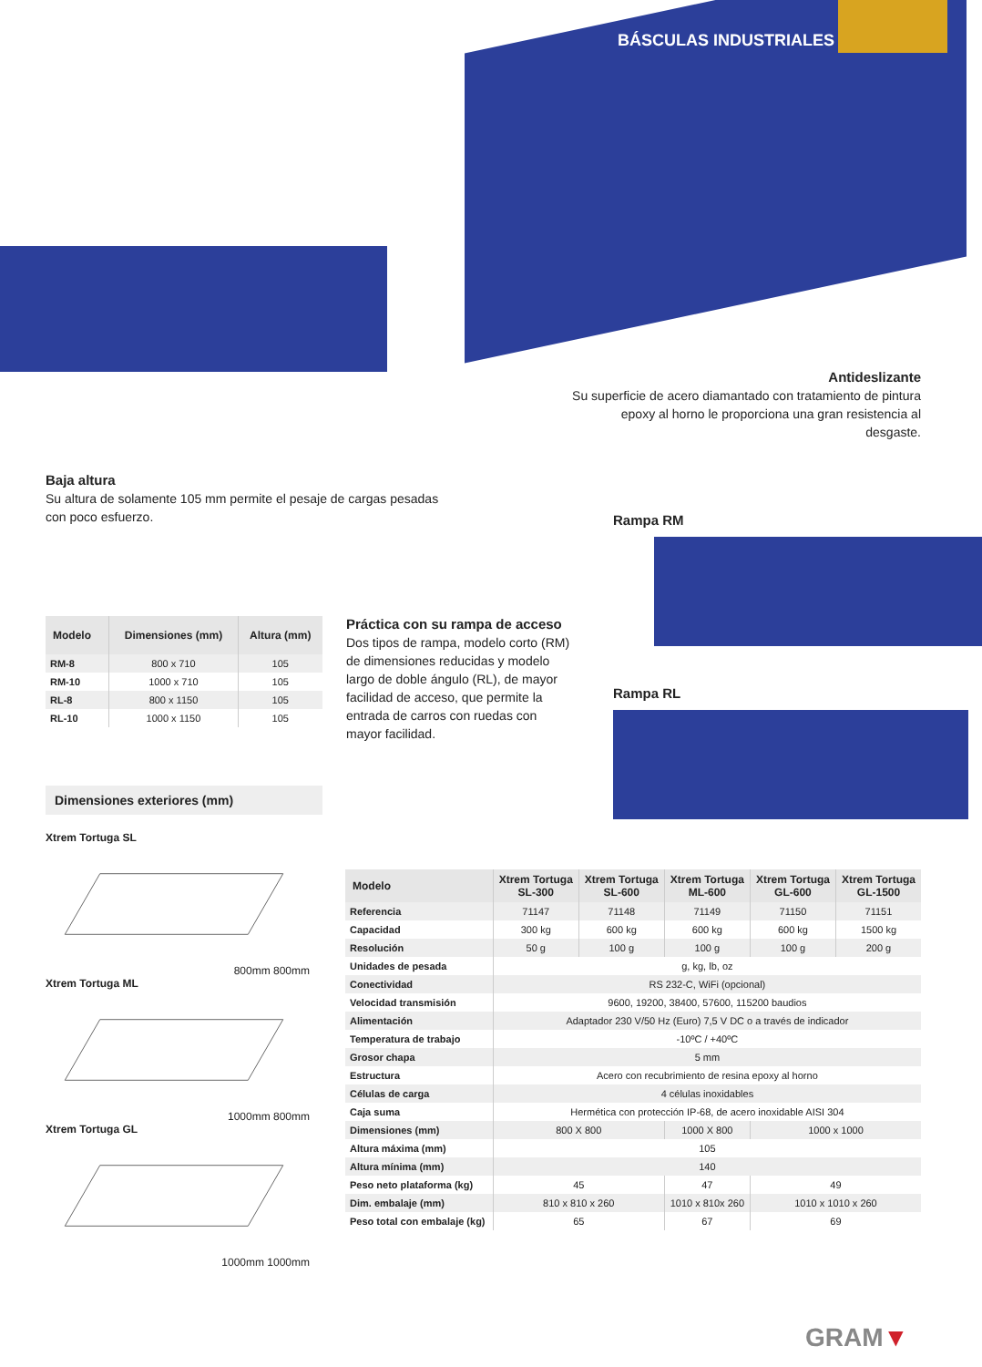BÁSCULAS INDUSTRIALES
Antideslizante
Su superficie de acero diamantado con tratamiento de pintura epoxy al horno le proporciona una gran resistencia al desgaste.
Baja altura
Su altura de solamente 105 mm permite el pesaje de cargas pesadas con poco esfuerzo.
Rampa RM
Rampa RL
| Modelo | Dimensiones (mm) | Altura (mm) |
| --- | --- | --- |
| RM-8 | 800 x 710 | 105 |
| RM-10 | 1000 x 710 | 105 |
| RL-8 | 800 x 1150 | 105 |
| RL-10 | 1000 x 1150 | 105 |
Práctica con su rampa de acceso
Dos tipos de rampa, modelo corto (RM) de dimensiones reducidas y modelo largo de doble ángulo (RL), de mayor facilidad de acceso, que permite la entrada de carros con ruedas con mayor facilidad.
Dimensiones exteriores (mm)
Xtrem Tortuga SL
800mm 800mm
Xtrem Tortuga ML
1000mm 800mm
Xtrem Tortuga GL
1000mm 1000mm
| Modelo | Xtrem Tortuga SL-300 | Xtrem Tortuga SL-600 | Xtrem Tortuga ML-600 | Xtrem Tortuga GL-600 | Xtrem Tortuga GL-1500 |
| --- | --- | --- | --- | --- | --- |
| Referencia | 71147 | 71148 | 71149 | 71150 | 71151 |
| Capacidad | 300 kg | 600 kg | 600 kg | 600 kg | 1500 kg |
| Resolución | 50 g | 100 g | 100 g | 100 g | 200 g |
| Unidades de pesada | g, kg, lb, oz | | | | |
| Conectividad | RS 232-C, WiFi (opcional) | | | | |
| Velocidad transmisión | 9600, 19200, 38400, 57600, 115200 baudios | | | | |
| Alimentación | Adaptador 230 V/50 Hz (Euro) 7,5 V DC o a través de indicador | | | | |
| Temperatura de trabajo | -10ºC / +40ºC | | | | |
| Grosor chapa | 5 mm | | | | |
| Estructura | Acero con recubrimiento de resina epoxy al horno | | | | |
| Células de carga | 4 células inoxidables | | | | |
| Caja suma | Hermética con protección IP-68, de acero inoxidable AISI 304 | | | | |
| Dimensiones (mm) | 800 X 800 | | 1000 X 800 | 1000 x 1000 | |
| Altura máxima (mm) | 105 | | | | |
| Altura mínima (mm) | 140 | | | | |
| Peso neto plataforma (kg) | 45 | | 47 | 49 | |
| Dim. embalaje (mm) | 810 x 810 x 260 | | 1010 x 810x 260 | 1010 x 1010 x 260 | |
| Peso total con embalaje (kg) | 65 | | 67 | 69 | |
GRAM▼